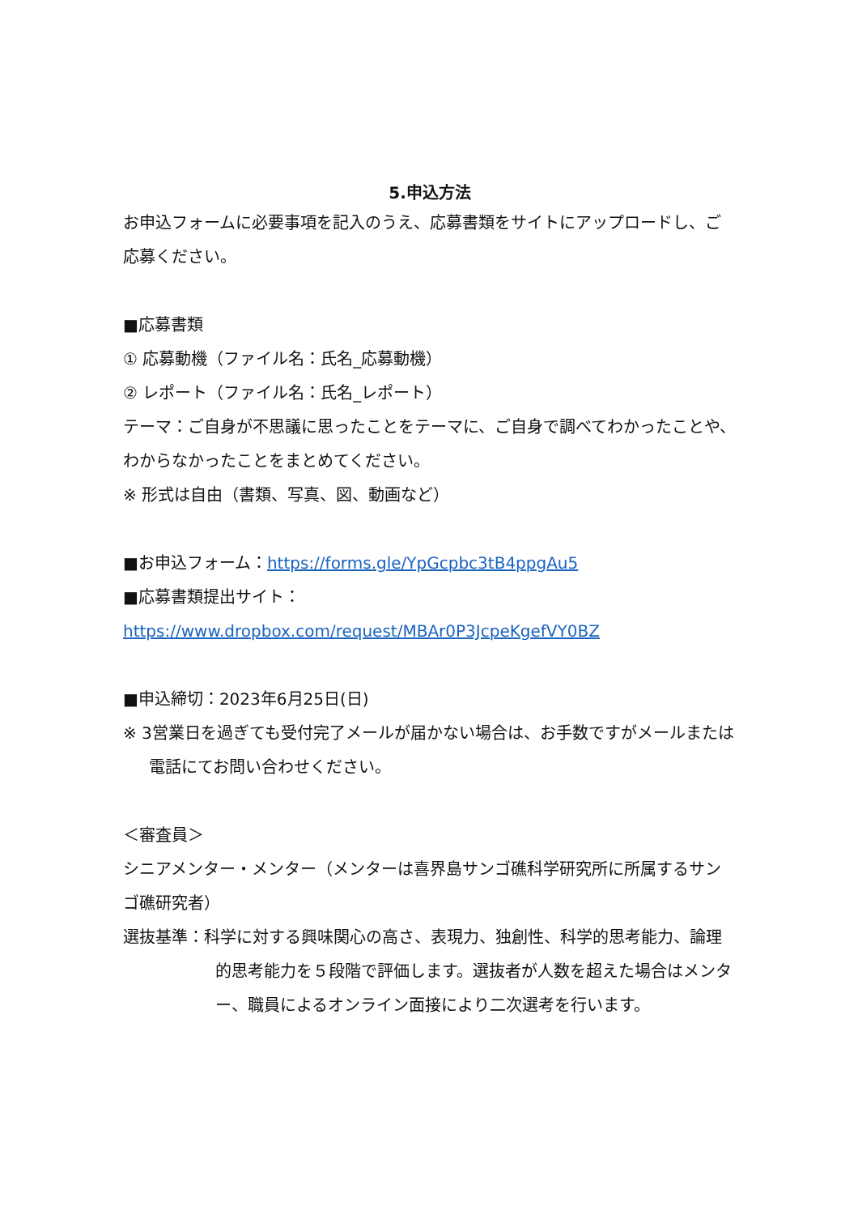5.申込方法
お申込フォームに必要事項を記入のうえ、応募書類をサイトにアップロードし、ご応募ください。
■応募書類
① 応募動機（ファイル名：氏名_応募動機）
② レポート（ファイル名：氏名_レポート）
テーマ：ご自身が不思議に思ったことをテーマに、ご自身で調べてわかったことや、わからなかったことをまとめてください。
※ 形式は自由（書類、写真、図、動画など）
■お申込フォーム：https://forms.gle/YpGcpbc3tB4ppgAu5
■応募書類提出サイト：
https://www.dropbox.com/request/MBAr0P3JcpeKgefVY0BZ
■申込締切：2023年6月25日(日)
※ 3営業日を過ぎても受付完了メールが届かない場合は、お手数ですがメールまたは電話にてお問い合わせください。
＜審査員＞
シニアメンター・メンター（メンターは喜界島サンゴ礁科学研究所に所属するサンゴ礁研究者）
選抜基準：科学に対する興味関心の高さ、表現力、独創性、科学的思考能力、論理的思考能力を５段階で評価します。選抜者が人数を超えた場合はメンター、職員によるオンライン面接により二次選考を行います。